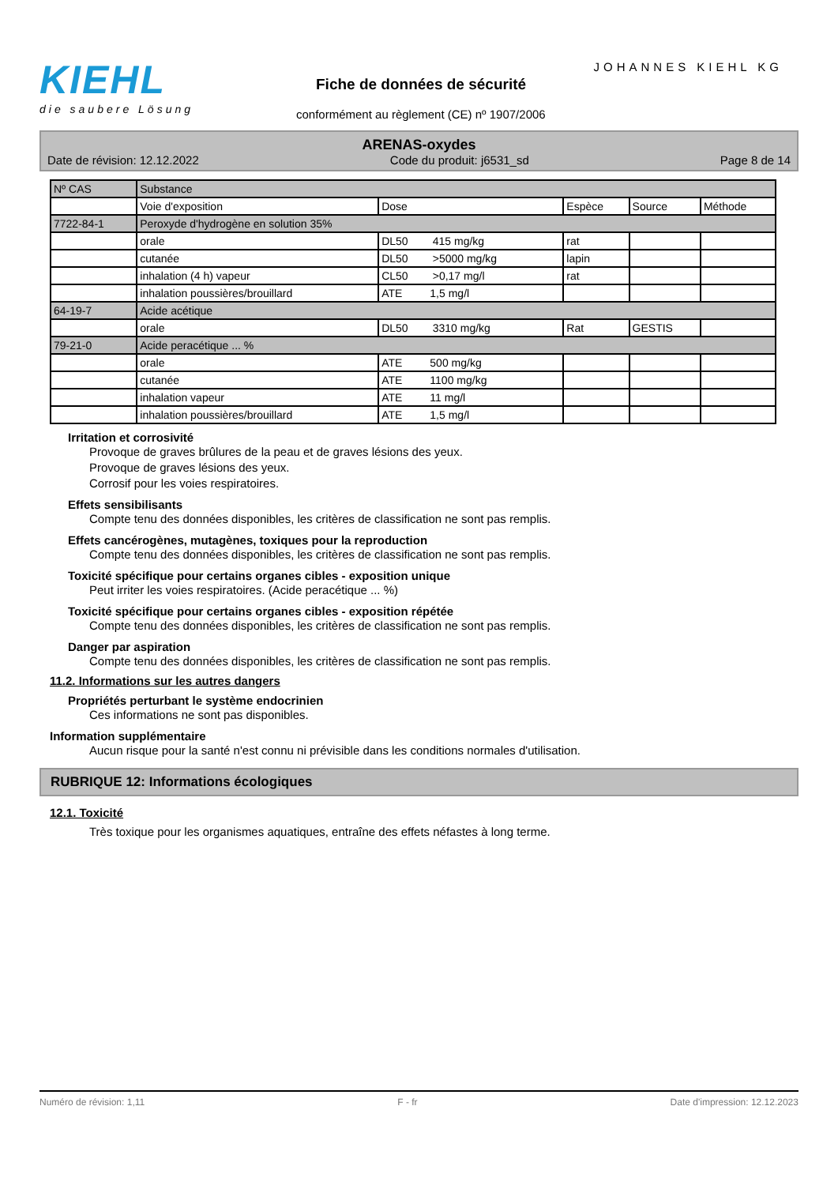KIEHL
die saubere Lösung
JOHANNES KIEHL KG
Fiche de données de sécurité
conformément au règlement (CE) nº 1907/2006
ARENAS-oxydes
Date de révision: 12.12.2022 Code du produit: j6531_sd Page 8 de 14
| Nº CAS | Substance | | | | |
| --- | --- | --- | --- | --- | --- |
| | Voie d'exposition | Dose | Espèce | Source | Méthode |
| 7722-84-1 | Peroxyde d'hydrogène en solution 35% | | | | |
| | orale | DL50 415 mg/kg | rat | | |
| | cutanée | DL50 >5000 mg/kg | lapin | | |
| | inhalation (4 h) vapeur | CL50 >0,17 mg/l | rat | | |
| | inhalation poussières/brouillard | ATE 1,5 mg/l | | | |
| 64-19-7 | Acide acétique | | | | |
| | orale | DL50 3310 mg/kg | Rat | GESTIS | |
| 79-21-0 | Acide peracétique ... % | | | | |
| | orale | ATE 500 mg/kg | | | |
| | cutanée | ATE 1100 mg/kg | | | |
| | inhalation vapeur | ATE 11 mg/l | | | |
| | inhalation poussières/brouillard | ATE 1,5 mg/l | | | |
Irritation et corrosivité
Provoque de graves brûlures de la peau et de graves lésions des yeux.
Provoque de graves lésions des yeux.
Corrosif pour les voies respiratoires.
Effets sensibilisants
Compte tenu des données disponibles, les critères de classification ne sont pas remplis.
Effets cancérogènes, mutagènes, toxiques pour la reproduction
Compte tenu des données disponibles, les critères de classification ne sont pas remplis.
Toxicité spécifique pour certains organes cibles - exposition unique
Peut irriter les voies respiratoires. (Acide peracétique ... %)
Toxicité spécifique pour certains organes cibles - exposition répétée
Compte tenu des données disponibles, les critères de classification ne sont pas remplis.
Danger par aspiration
Compte tenu des données disponibles, les critères de classification ne sont pas remplis.
11.2. Informations sur les autres dangers
Propriétés perturbant le système endocrinien
Ces informations ne sont pas disponibles.
Information supplémentaire
Aucun risque pour la santé n'est connu ni prévisible dans les conditions normales d'utilisation.
RUBRIQUE 12: Informations écologiques
12.1. Toxicité
Très toxique pour les organismes aquatiques, entraîne des effets néfastes à long terme.
Numéro de révision: 1,11 F - fr Date d'impression: 12.12.2023